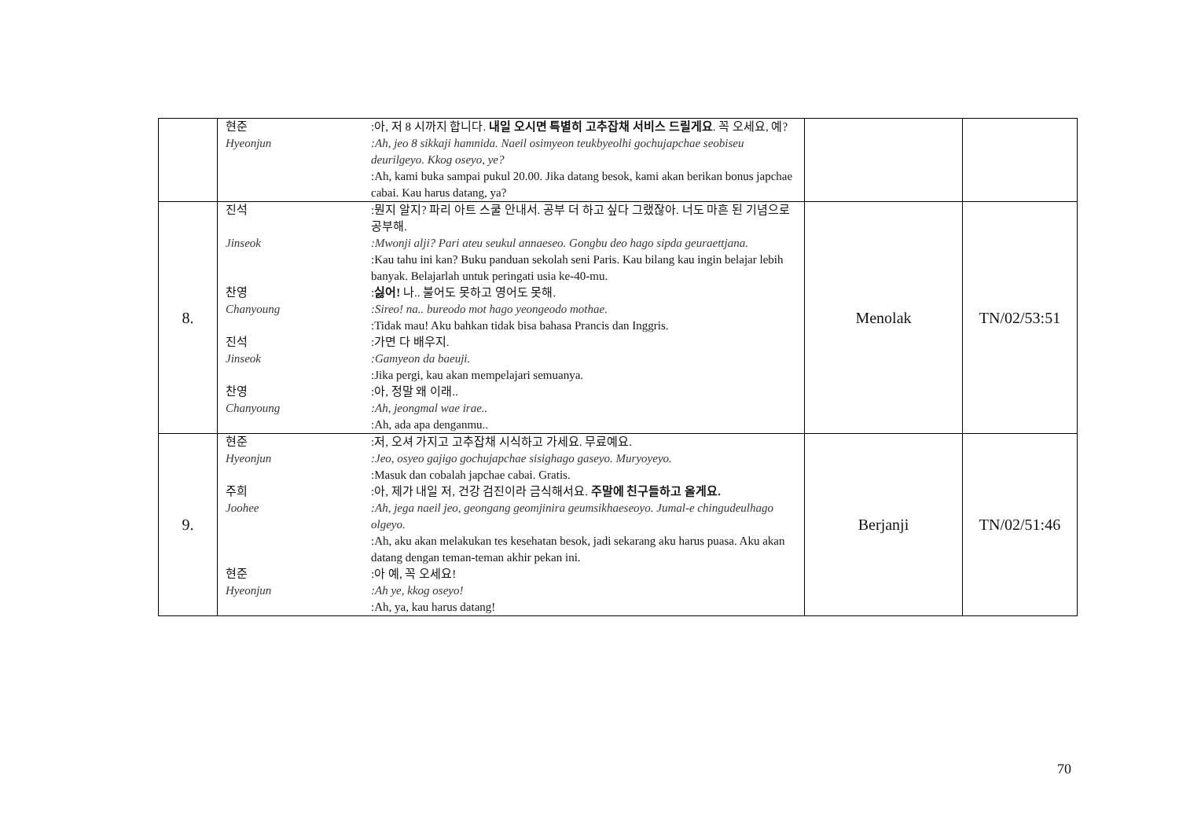| | 현준 :아, 저 8 시까지 합니다. 내일 오시면 특별히 고추잡채 서비스 드릴게요 . 꼭 오세요, 예? Hyeonjun :Ah, jeo 8 sikkaji hamnida. Naeil osimyeon teukbyeolhi gochujapchae seobiseu deurilgeyo. Kkog oseyo, ye? :Ah, kami buka sampai pukul 20.00. Jika datang besok, kami akan berikan bonus japchae cabai. Kau harus datang, ya? | | |
| 8. | 진석 :뭔지 알지? 파리 아트 스쿨 안내서. 공부 더 하고 싶다 그랬잖아. 너도 마흔 된 기념으로 공부해. Jinseok :Mwonji alji? Pari ateu seukul annaeseo. Gongbu deo hago sipda geuraettjana. :Kau tahu ini kan? Buku panduan sekolah seni Paris. Kau bilang kau ingin belajar lebih banyak. Belajarlah untuk peringati usia ke-40-mu. 찬영 Chanyoung : 싫어! 나.. 불어도 못하고 영어도 못해. :Sireo! na.. bureodo mot hago yeongeodo mothae. :Tidak mau! Aku bahkan tidak bisa bahasa Prancis dan Inggris. 진석 Jinseok :가면 다 배우지. :Gamyeon da baeuji. :Jika pergi, kau akan mempelajari semuanya. 찬영 Chanyoung :아, 정말 왜 이래.. :Ah, jeongmal wae irae.. :Ah, ada apa denganmu.. | Menolak | TN/02/53:51 |
| 9. | 현준 Hyeonjun :저, 오셔 가지고 고추잡채 시식하고 가세요. 무료예요. :Jeo, osyeo gajigo gochujapchae sisighago gaseyo. Muryoyeyo. :Masuk dan cobalah japchae cabai. Gratis. 주희 :아, 제가 내일 저, 건강 검진이라 금식해서요. 주말에 친구들하고 올게요. Joohee :Ah, jega naeil jeo, geongang geomjinira geumsikhaeseoyo. Jumal-e chingudeulhago olgeyo. :Ah, aku akan melakukan tes kesehatan besok, jadi sekarang aku harus puasa. Aku akan datang dengan teman-teman akhir pekan ini. 현준 Hyeonjun :아 예, 꼭 오세요! :Ah ye, kkog oseyo! :Ah, ya, kau harus datang! | Berjanji | TN/02/51:46 |
70